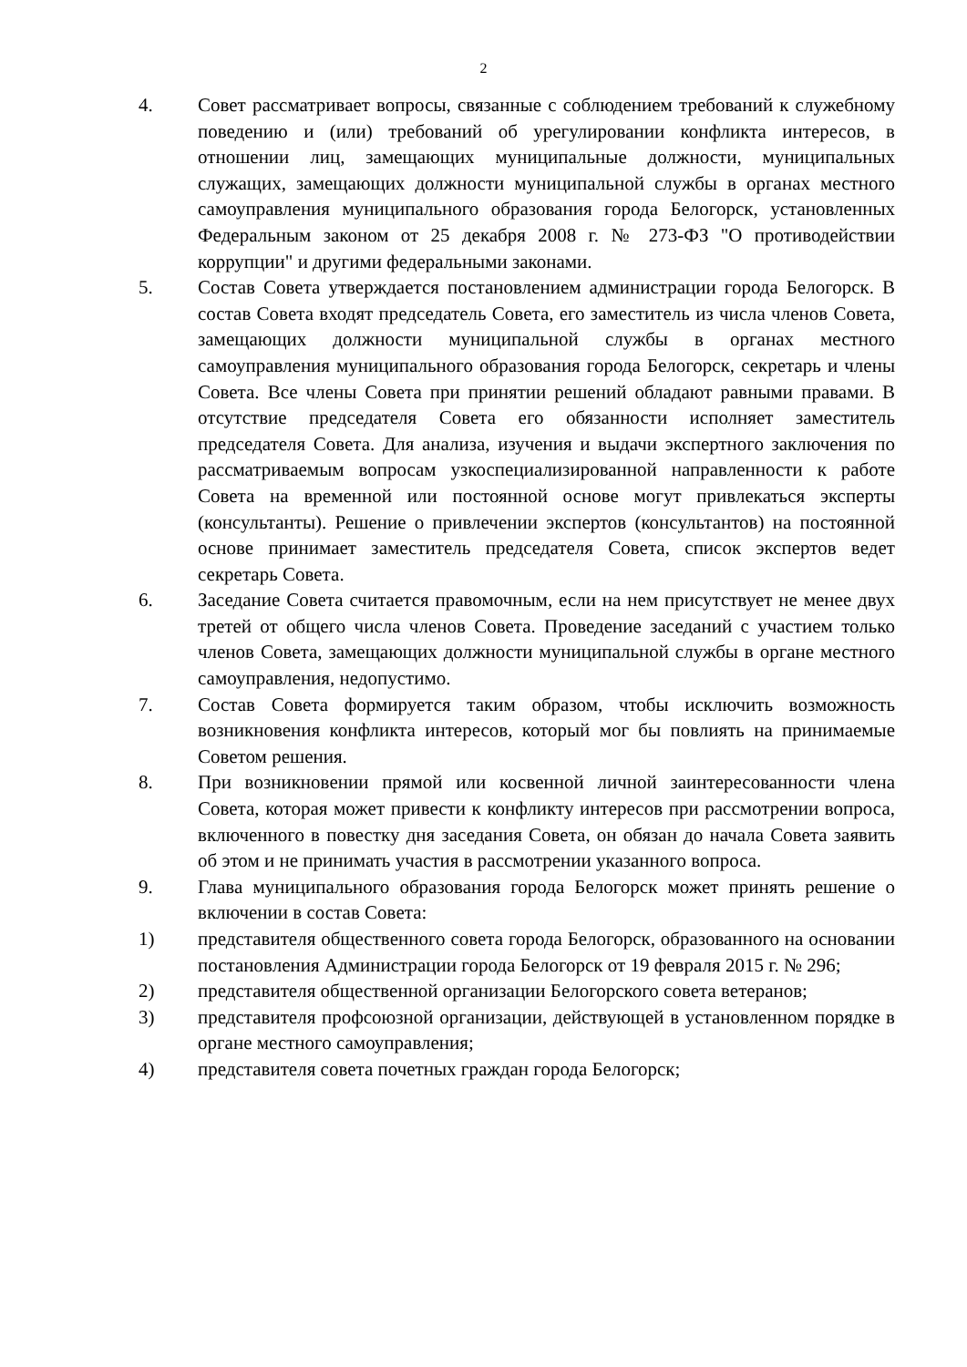2
4. Совет рассматривает вопросы, связанные с соблюдением требований к служебному поведению и (или) требований об урегулировании конфликта интересов, в отношении лиц, замещающих муниципальные должности, муниципальных служащих, замещающих должности муниципальной службы в органах местного самоуправления муниципального образования города Белогорск, установленных Федеральным законом от 25 декабря 2008 г. № 273-ФЗ "О противодействии коррупции" и другими федеральными законами.
5. Состав Совета утверждается постановлением администрации города Белогорск. В состав Совета входят председатель Совета, его заместитель из числа членов Совета, замещающих должности муниципальной службы в органах местного самоуправления муниципального образования города Белогорск, секретарь и члены Совета. Все члены Совета при принятии решений обладают равными правами. В отсутствие председателя Совета его обязанности исполняет заместитель председателя Совета. Для анализа, изучения и выдачи экспертного заключения по рассматриваемым вопросам узкоспециализированной направленности к работе Совета на временной или постоянной основе могут привлекаться эксперты (консультанты). Решение о привлечении экспертов (консультантов) на постоянной основе принимает заместитель председателя Совета, список экспертов ведет секретарь Совета.
6. Заседание Совета считается правомочным, если на нем присутствует не менее двух третей от общего числа членов Совета. Проведение заседаний с участием только членов Совета, замещающих должности муниципальной службы в органе местного самоуправления, недопустимо.
7. Состав Совета формируется таким образом, чтобы исключить возможность возникновения конфликта интересов, который мог бы повлиять на принимаемые Советом решения.
8. При возникновении прямой или косвенной личной заинтересованности члена Совета, которая может привести к конфликту интересов при рассмотрении вопроса, включенного в повестку дня заседания Совета, он обязан до начала Совета заявить об этом и не принимать участия в рассмотрении указанного вопроса.
9. Глава муниципального образования города Белогорск может принять решение о включении в состав Совета:
1) представителя общественного совета города Белогорск, образованного на основании постановления Администрации города Белогорск от 19 февраля 2015 г. № 296;
2) представителя общественной организации Белогорского совета ветеранов;
3) представителя профсоюзной организации, действующей в установленном порядке в органе местного самоуправления;
4) представителя совета почетных граждан города Белогорск;